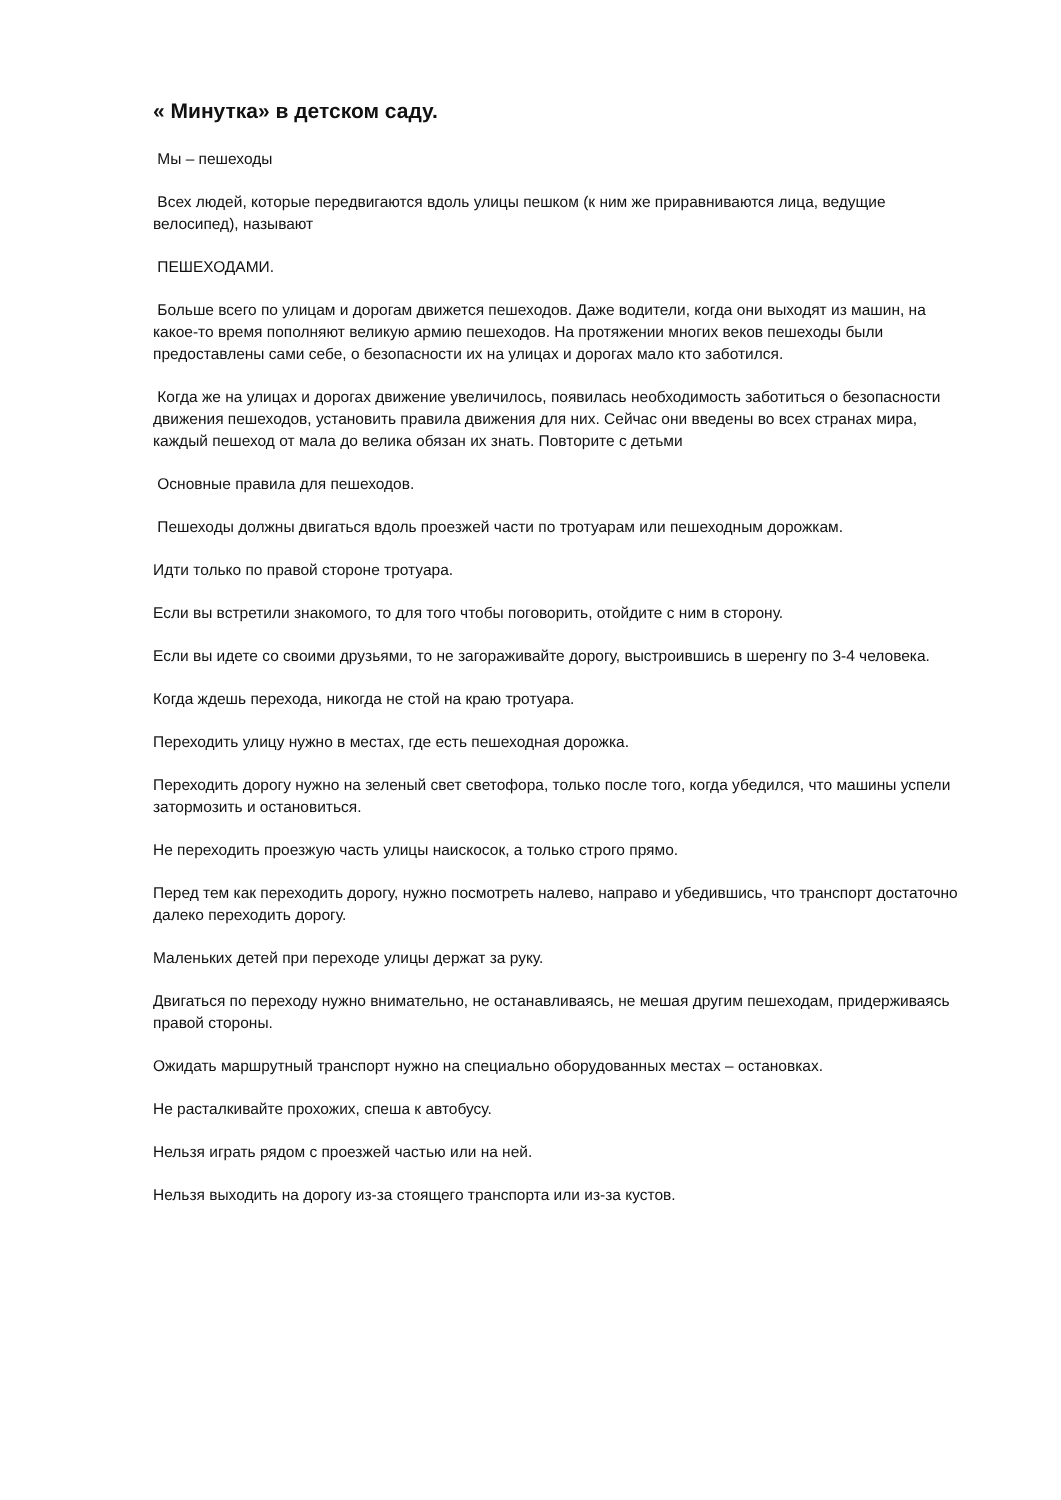« Минутка» в детском саду.
Мы – пешеходы
Всех людей, которые передвигаются вдоль улицы пешком (к ним же приравниваются лица, ведущие велосипед), называют
ПЕШЕХОДАМИ.
Больше всего по улицам и дорогам движется пешеходов. Даже водители, когда они выходят из машин, на какое-то время пополняют великую армию пешеходов. На протяжении многих веков пешеходы были предоставлены сами себе, о безопасности их на улицах и дорогах мало кто заботился.
Когда же на улицах и дорогах движение увеличилось, появилась необходимость заботиться о безопасности движения пешеходов, установить правила движения для них. Сейчас они введены во всех странах мира, каждый пешеход от мала до велика обязан их знать. Повторите с детьми
Основные правила для пешеходов.
Пешеходы должны двигаться вдоль проезжей части по тротуарам или пешеходным дорожкам.
Идти только по правой стороне тротуара.
Если вы встретили знакомого, то для того чтобы поговорить, отойдите с ним в сторону.
Если вы идете со своими друзьями, то не загораживайте дорогу, выстроившись в шеренгу по 3-4 человека.
Когда ждешь перехода, никогда не стой на краю тротуара.
Переходить улицу нужно в местах, где есть пешеходная дорожка.
Переходить дорогу нужно на зеленый свет светофора, только после того, когда убедился, что машины успели затормозить и остановиться.
Не переходить проезжую часть улицы наискосок, а только строго прямо.
Перед тем как переходить дорогу, нужно посмотреть налево, направо и убедившись, что транспорт достаточно далеко переходить дорогу.
Маленьких детей при переходе улицы держат за руку.
Двигаться по переходу нужно внимательно, не останавливаясь, не мешая другим пешеходам, придерживаясь правой стороны.
Ожидать маршрутный транспорт нужно на специально оборудованных местах – остановках.
Не расталкивайте прохожих, спеша к автобусу.
Нельзя играть рядом с проезжей частью или на ней.
Нельзя выходить на дорогу из-за стоящего транспорта или из-за кустов.